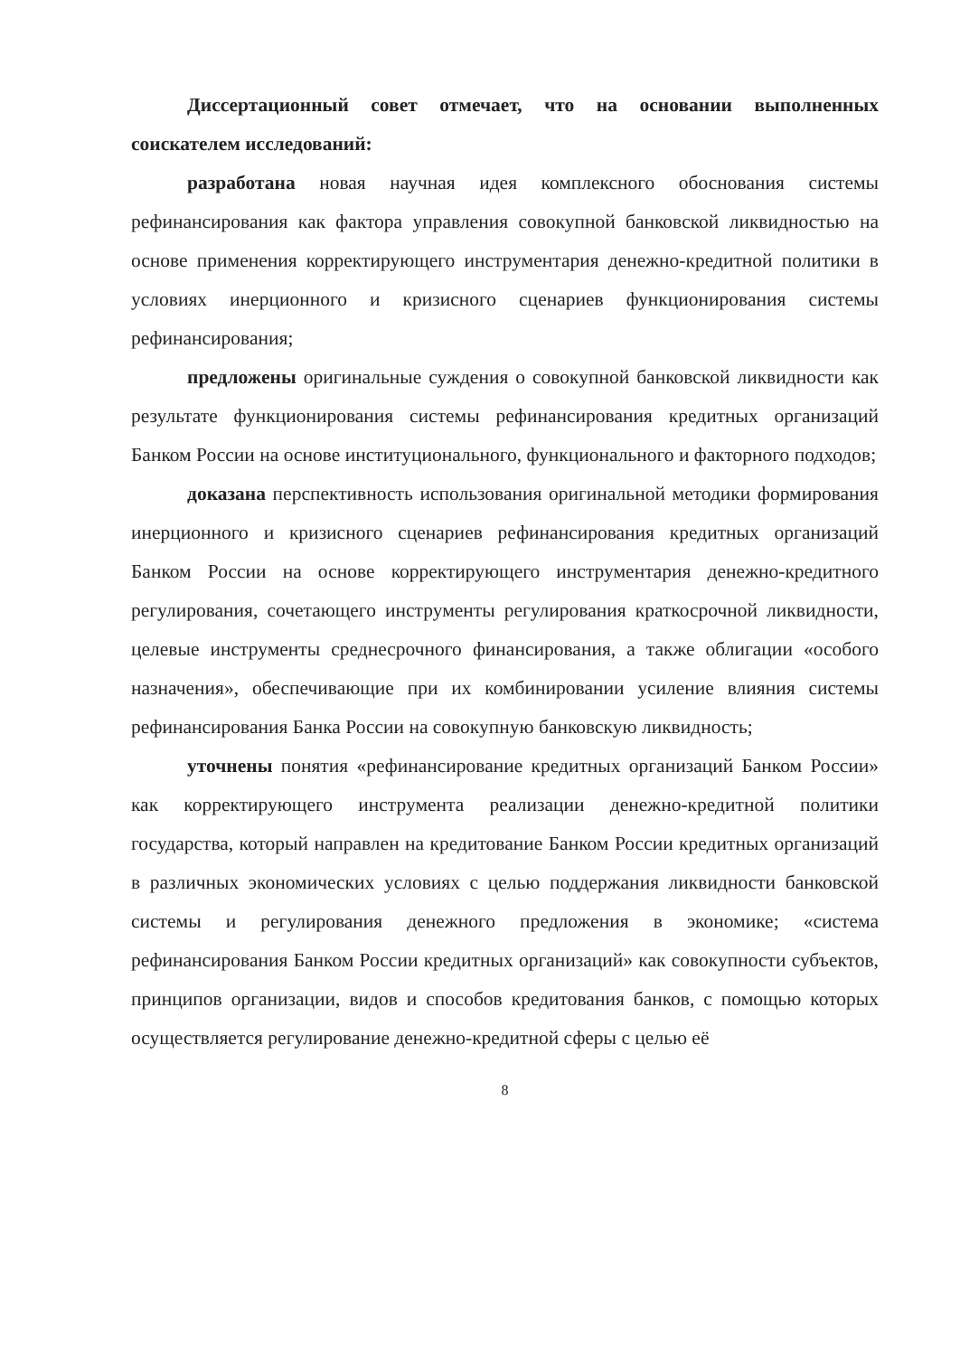Диссертационный совет отмечает, что на основании выполненных соискателем исследований:
разработана новая научная идея комплексного обоснования системы рефинансирования как фактора управления совокупной банковской ликвидностью на основе применения корректирующего инструментария денежно-кредитной политики в условиях инерционного и кризисного сценариев функционирования системы рефинансирования;
предложены оригинальные суждения о совокупной банковской ликвидности как результате функционирования системы рефинансирования кредитных организаций Банком России на основе институционального, функционального и факторного подходов;
доказана перспективность использования оригинальной методики формирования инерционного и кризисного сценариев рефинансирования кредитных организаций Банком России на основе корректирующего инструментария денежно-кредитного регулирования, сочетающего инструменты регулирования краткосрочной ликвидности, целевые инструменты среднесрочного финансирования, а также облигации «особого назначения», обеспечивающие при их комбинировании усиление влияния системы рефинансирования Банка России на совокупную банковскую ликвидность;
уточнены понятия «рефинансирование кредитных организаций Банком России» как корректирующего инструмента реализации денежно-кредитной политики государства, который направлен на кредитование Банком России кредитных организаций в различных экономических условиях с целью поддержания ликвидности банковской системы и регулирования денежного предложения в экономике; «система рефинансирования Банком России кредитных организаций» как совокупности субъектов, принципов организации, видов и способов кредитования банков, с помощью которых осуществляется регулирование денежно-кредитной сферы с целью её
8